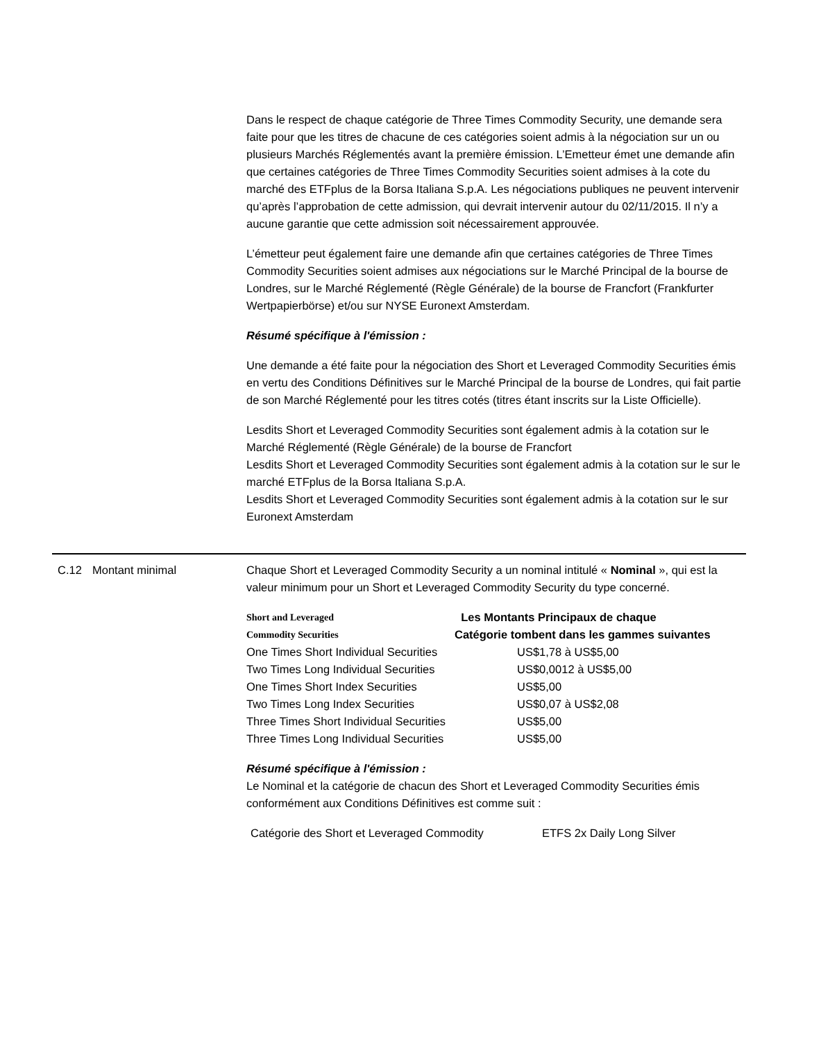Dans le respect de chaque catégorie de Three Times Commodity Security, une demande sera faite pour que les titres de chacune de ces catégories soient admis à la négociation sur un ou plusieurs Marchés Réglementés avant la première émission. L’Emetteur émet une demande afin que certaines catégories de Three Times Commodity Securities soient admises à la cote du marché des ETFplus de la Borsa Italiana S.p.A. Les négociations publiques ne peuvent intervenir qu’après l’approbation de cette admission, qui devrait intervenir autour du 02/11/2015. Il n’y a aucune garantie que cette admission soit nécessairement approuvée.
L’émetteur peut également faire une demande afin que certaines catégories de Three Times Commodity Securities soient admises aux négociations sur le Marché Principal de la bourse de Londres, sur le Marché Réglementé (Règle Générale) de la bourse de Francfort (Frankfurter Wertpapierbörse) et/ou sur NYSE Euronext Amsterdam.
Résumé spécifique à l'émission :
Une demande a été faite pour la négociation des Short et Leveraged Commodity Securities émis en vertu des Conditions Définitives sur le Marché Principal de la bourse de Londres, qui fait partie de son Marché Réglementé pour les titres cotés (titres étant inscrits sur la Liste Officielle).
Lesdits Short et Leveraged Commodity Securities sont également admis à la cotation sur le Marché Réglementé (Règle Générale) de la bourse de Francfort
Lesdits Short et Leveraged Commodity Securities sont également admis à la cotation sur le sur le marché ETFplus de la Borsa Italiana S.p.A.
Lesdits Short et Leveraged Commodity Securities sont également admis à la cotation sur le sur Euronext Amsterdam
C.12 Montant minimal Chaque Short et Leveraged Commodity Security a un nominal intitulé « Nominal », qui est la valeur minimum pour un Short et Leveraged Commodity Security du type concerné.
| Short and Leveraged Commodity Securities | Les Montants Principaux de chaque Catégorie tombent dans les gammes suivantes |
| --- | --- |
| One Times Short Individual Securities | US$1,78 à US$5,00 |
| Two Times Long Individual Securities | US$0,0012 à US$5,00 |
| One Times Short Index Securities | US$5,00 |
| Two Times Long Index Securities | US$0,07 à US$2,08 |
| Three Times Short Individual Securities | US$5,00 |
| Three Times Long Individual Securities | US$5,00 |
Résumé spécifique à l'émission :
Le Nominal et la catégorie de chacun des Short et Leveraged Commodity Securities émis conformément aux Conditions Définitives est comme suit :
| Catégorie des Short et Leveraged Commodity | ETFS 2x Daily Long Silver |